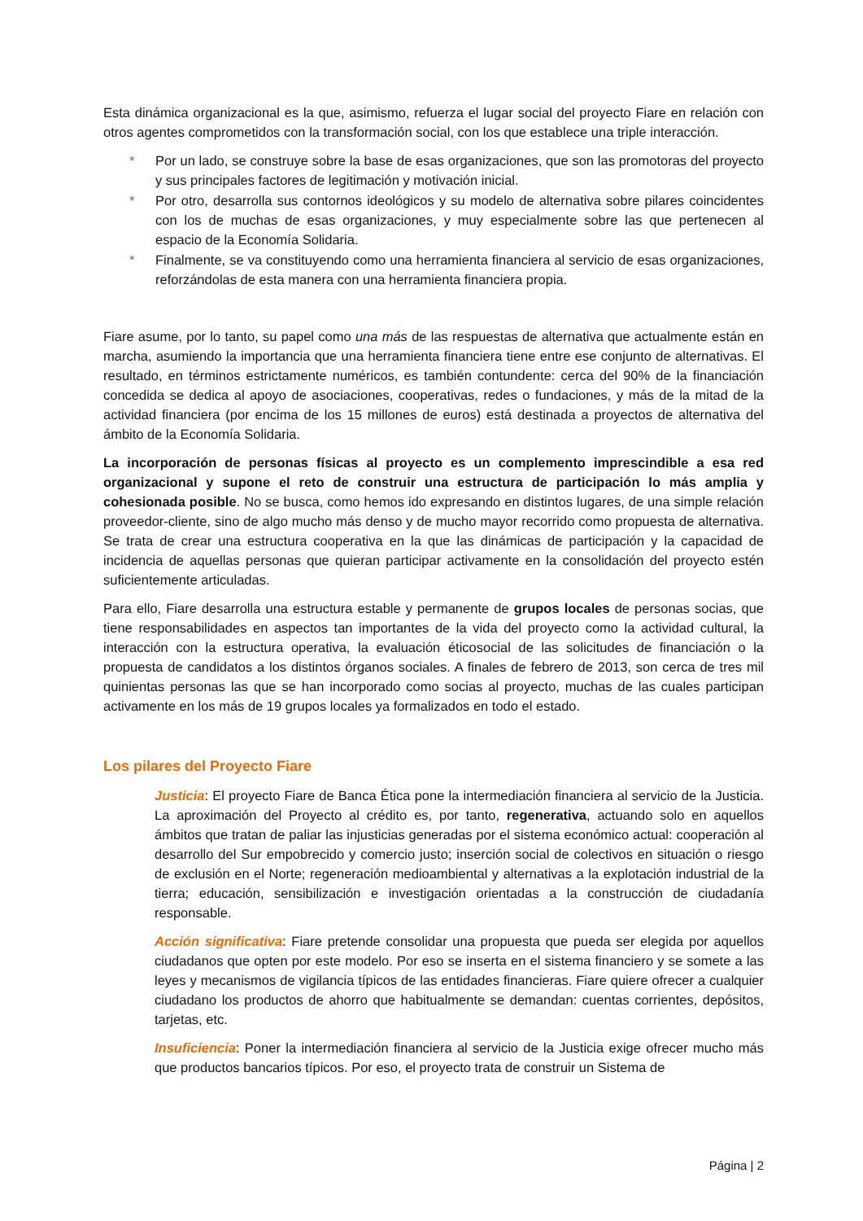Esta dinámica organizacional es la que, asimismo, refuerza el lugar social del proyecto Fiare en relación con otros agentes comprometidos con la transformación social, con los que establece una triple interacción.
* Por un lado, se construye sobre la base de esas organizaciones, que son las promotoras del proyecto y sus principales factores de legitimación y motivación inicial.
* Por otro, desarrolla sus contornos ideológicos y su modelo de alternativa sobre pilares coincidentes con los de muchas de esas organizaciones, y muy especialmente sobre las que pertenecen al espacio de la Economía Solidaria.
* Finalmente, se va constituyendo como una herramienta financiera al servicio de esas organizaciones, reforzándolas de esta manera con una herramienta financiera propia.
Fiare asume, por lo tanto, su papel como una más de las respuestas de alternativa que actualmente están en marcha, asumiendo la importancia que una herramienta financiera tiene entre ese conjunto de alternativas. El resultado, en términos estrictamente numéricos, es también contundente: cerca del 90% de la financiación concedida se dedica al apoyo de asociaciones, cooperativas, redes o fundaciones, y más de la mitad de la actividad financiera (por encima de los 15 millones de euros) está destinada a proyectos de alternativa del ámbito de la Economía Solidaria.
La incorporación de personas físicas al proyecto es un complemento imprescindible a esa red organizacional y supone el reto de construir una estructura de participación lo más amplia y cohesionada posible. No se busca, como hemos ido expresando en distintos lugares, de una simple relación proveedor-cliente, sino de algo mucho más denso y de mucho mayor recorrido como propuesta de alternativa. Se trata de crear una estructura cooperativa en la que las dinámicas de participación y la capacidad de incidencia de aquellas personas que quieran participar activamente en la consolidación del proyecto estén suficientemente articuladas.
Para ello, Fiare desarrolla una estructura estable y permanente de grupos locales de personas socias, que tiene responsabilidades en aspectos tan importantes de la vida del proyecto como la actividad cultural, la interacción con la estructura operativa, la evaluación éticosocial de las solicitudes de financiación o la propuesta de candidatos a los distintos órganos sociales. A finales de febrero de 2013, son cerca de tres mil quinientas personas las que se han incorporado como socias al proyecto, muchas de las cuales participan activamente en los más de 19 grupos locales ya formalizados en todo el estado.
Los pilares del Proyecto Fiare
Justicia: El proyecto Fiare de Banca Ética pone la intermediación financiera al servicio de la Justicia. La aproximación del Proyecto al crédito es, por tanto, regenerativa, actuando solo en aquellos ámbitos que tratan de paliar las injusticias generadas por el sistema económico actual: cooperación al desarrollo del Sur empobrecido y comercio justo; inserción social de colectivos en situación o riesgo de exclusión en el Norte; regeneración medioambiental y alternativas a la explotación industrial de la tierra; educación, sensibilización e investigación orientadas a la construcción de ciudadanía responsable.
Acción significativa: Fiare pretende consolidar una propuesta que pueda ser elegida por aquellos ciudadanos que opten por este modelo. Por eso se inserta en el sistema financiero y se somete a las leyes y mecanismos de vigilancia típicos de las entidades financieras. Fiare quiere ofrecer a cualquier ciudadano los productos de ahorro que habitualmente se demandan: cuentas corrientes, depósitos, tarjetas, etc.
Insuficiencia: Poner la intermediación financiera al servicio de la Justicia exige ofrecer mucho más que productos bancarios típicos. Por eso, el proyecto trata de construir un Sistema de
Página | 2